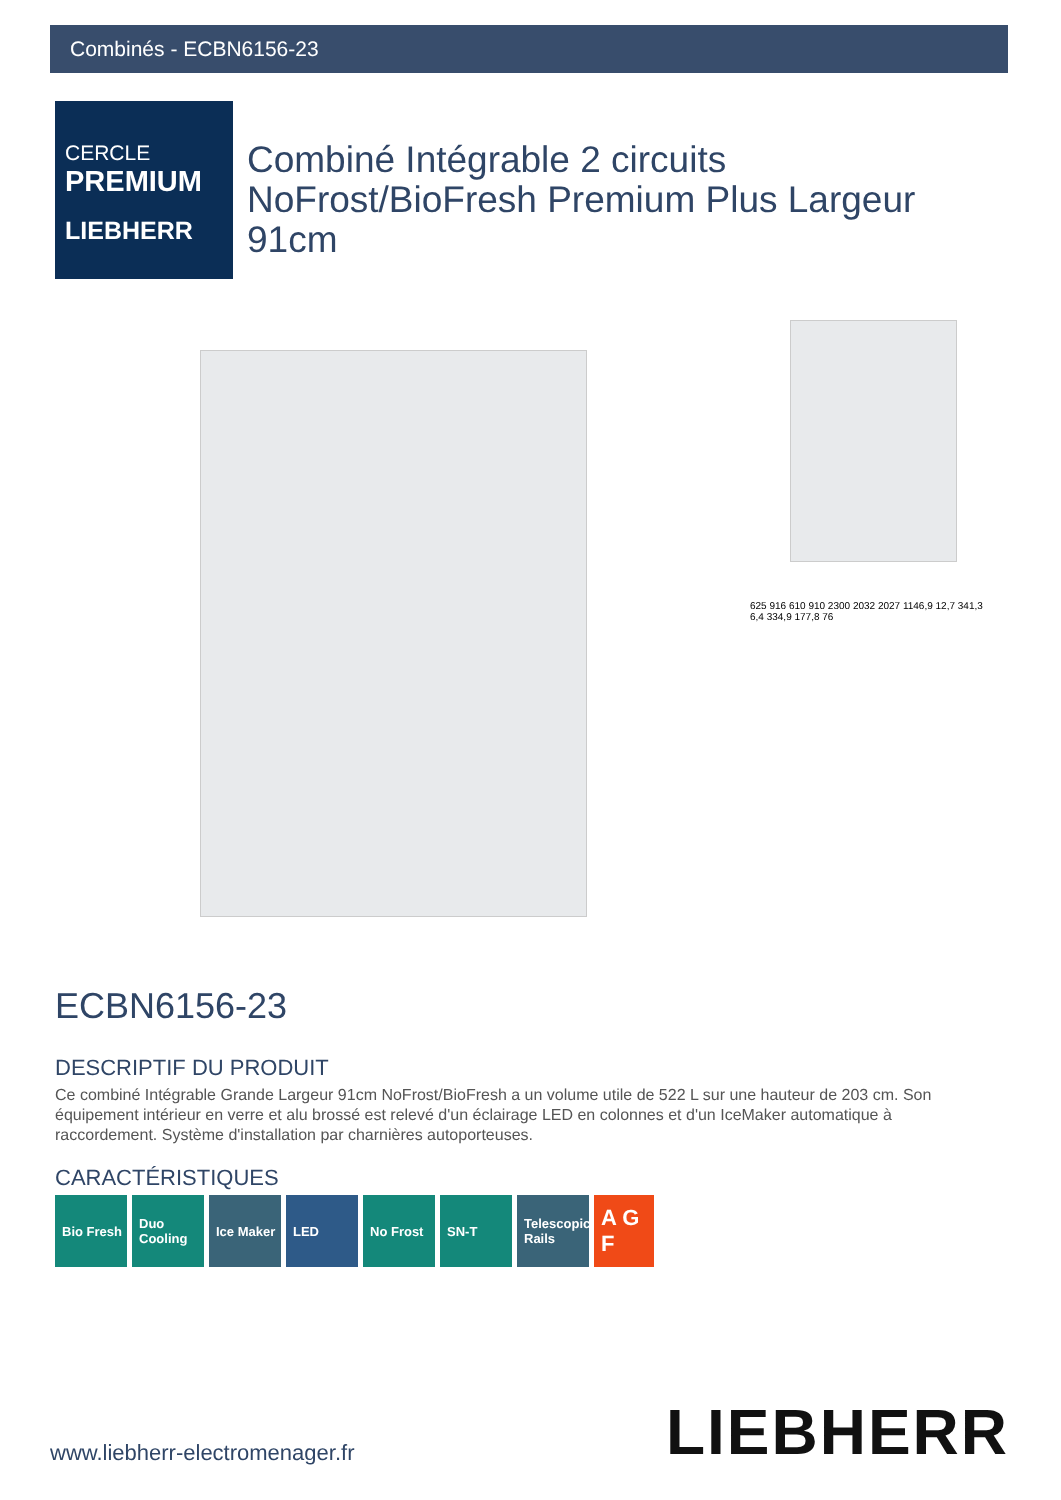Combinés - ECBN6156-23
CERCLE
PREMIUM
LIEBHERR
Combiné Intégrable 2 circuits NoFrost/BioFresh Premium Plus Largeur 91cm
625 916 610 910 2300 2032 2027 1146,9 12,7 341,3 6,4 334,9 177,8 76
ECBN6156-23
DESCRIPTIF DU PRODUIT
Ce combiné Intégrable Grande Largeur 91cm NoFrost/BioFresh a un volume utile de 522 L sur une hauteur de 203 cm. Son équipement intérieur en verre et alu brossé est relevé d'un éclairage LED en colonnes et d'un IceMaker automatique à raccordement. Système d'installation par charnières autoporteuses.
CARACTÉRISTIQUES
Bio Fresh Duo Cooling
Ice Maker LED No Frost SN-T Telescopic Rails
A G F
www.liebherr-electromenager.fr LIEBHERR